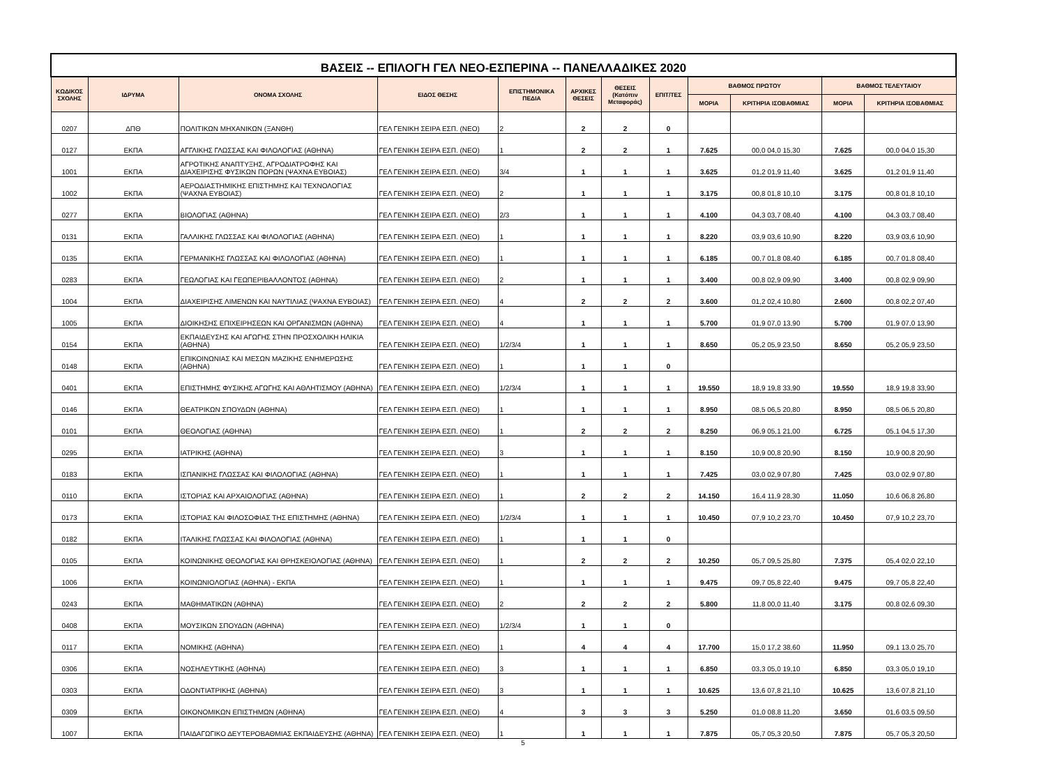| ΒΑΣΕΙΣ -- ΕΠΙΛΟΓΗ ΓΕΛ ΝΕΟ-ΕΣΠΕΡΙΝΑ -- ΠΑΝΕΛΛΑΔΙΚΕΣ 2020 | | | | | | | | | | | |
| ΚΩΔΙΚΟΣ ΣΧΟΛΗΣ | ΙΔΡΥΜΑ | ΟΝΟΜΑ ΣΧΟΛΗΣ | ΕΙΔΟΣ ΘΕΣΗΣ | ΕΠΙΣΤΗΜΟΝΙΚΑ ΠΕΔΙΑ | ΑΡΧΙΚΕΣ ΘΕΣΕΙΣ | ΘΕΣΕΙΣ (Κατόπιν Μεταφοράς) | ΕΠΙΤ/ΤΕΣ | ΒΑΘΜΟΣ ΠΡΩΤΟΥ | | ΒΑΘΜΟΣ ΤΕΛΕΥΤΑΙΟΥ | |
| | | | | | | | | ΜΟΡΙΑ | ΚΡΙΤΗΡΙΑ ΙΣΟΒΑΘΜΙΑΣ | ΜΟΡΙΑ | ΚΡΙΤΗΡΙΑ ΙΣΟΒΑΘΜΙΑΣ |
| 0207 | ΔΠΘ | ΠΟΛΙΤΙΚΩΝ ΜΗΧΑΝΙΚΩΝ (ΞΑΝΘΗ) | ΓΕΛ ΓΕΝΙΚΗ ΣΕΙΡΑ ΕΣΠ. (ΝΕΟ) | 2 | 2 | 2 | 0 | | | | |
| 0127 | ΕΚΠΑ | ΑΓΓΛΙΚΗΣ ΓΛΩΣΣΑΣ ΚΑΙ ΦΙΛΟΛΟΓΙΑΣ (ΑΘΗΝΑ) | ΓΕΛ ΓΕΝΙΚΗ ΣΕΙΡΑ ΕΣΠ. (ΝΕΟ) | 1 | 2 | 2 | 1 | 7.625 | 00,0 04,0 15,30 | 7.625 | 00,0 04,0 15,30 |
| 1001 | ΕΚΠΑ | ΑΓΡΟΤΙΚΗΣ ΑΝΑΠΤΥΞΗΣ, ΑΓΡΟΔΙΑΤΡΟΦΗΣ ΚΑΙ ΔΙΑΧΕΙΡΙΣΗΣ ΦΥΣΙΚΩΝ ΠΟΡΩΝ (ΨΑΧΝΑ ΕΥΒΟΙΑΣ) | ΓΕΛ ΓΕΝΙΚΗ ΣΕΙΡΑ ΕΣΠ. (ΝΕΟ) | 3/4 | 1 | 1 | 1 | 3.625 | 01,2 01,9 11,40 | 3.625 | 01,2 01,9 11,40 |
| 1002 | ΕΚΠΑ | ΑΕΡΟΔΙΑΣΤΗΜΙΚΗΣ ΕΠΙΣΤΗΜΗΣ ΚΑΙ ΤΕΧΝΟΛΟΓΙΑΣ (ΨΑΧΝΑ ΕΥΒΟΙΑΣ) | ΓΕΛ ΓΕΝΙΚΗ ΣΕΙΡΑ ΕΣΠ. (ΝΕΟ) | 2 | 1 | 1 | 1 | 3.175 | 00,8 01,8 10,10 | 3.175 | 00,8 01,8 10,10 |
| 0277 | ΕΚΠΑ | ΒΙΟΛΟΓΙΑΣ (ΑΘΗΝΑ) | ΓΕΛ ΓΕΝΙΚΗ ΣΕΙΡΑ ΕΣΠ. (ΝΕΟ) | 2/3 | 1 | 1 | 1 | 4.100 | 04,3 03,7 08,40 | 4.100 | 04,3 03,7 08,40 |
| 0131 | ΕΚΠΑ | ΓΑΛΛΙΚΗΣ ΓΛΩΣΣΑΣ ΚΑΙ ΦΙΛΟΛΟΓΙΑΣ (ΑΘΗΝΑ) | ΓΕΛ ΓΕΝΙΚΗ ΣΕΙΡΑ ΕΣΠ. (ΝΕΟ) | 1 | 1 | 1 | 1 | 8.220 | 03,9 03,6 10,90 | 8.220 | 03,9 03,6 10,90 |
| 0135 | ΕΚΠΑ | ΓΕΡΜΑΝΙΚΗΣ ΓΛΩΣΣΑΣ ΚΑΙ ΦΙΛΟΛΟΓΙΑΣ (ΑΘΗΝΑ) | ΓΕΛ ΓΕΝΙΚΗ ΣΕΙΡΑ ΕΣΠ. (ΝΕΟ) | 1 | 1 | 1 | 1 | 6.185 | 00,7 01,8 08,40 | 6.185 | 00,7 01,8 08,40 |
| 0283 | ΕΚΠΑ | ΓΕΩΛΟΓΙΑΣ ΚΑΙ ΓΕΩΠΕΡΙΒΑΛΛΟΝΤΟΣ (ΑΘΗΝΑ) | ΓΕΛ ΓΕΝΙΚΗ ΣΕΙΡΑ ΕΣΠ. (ΝΕΟ) | 2 | 1 | 1 | 1 | 3.400 | 00,8 02,9 09,90 | 3.400 | 00,8 02,9 09,90 |
| 1004 | ΕΚΠΑ | ΔΙΑΧΕΙΡΙΣΗΣ ΛΙΜΕΝΩΝ ΚΑΙ ΝΑΥΤΙΛΙΑΣ (ΨΑΧΝΑ ΕΥΒΟΙΑΣ) | ΓΕΛ ΓΕΝΙΚΗ ΣΕΙΡΑ ΕΣΠ. (ΝΕΟ) | 4 | 2 | 2 | 2 | 3.600 | 01,2 02,4 10,80 | 2.600 | 00,8 02,2 07,40 |
| 1005 | ΕΚΠΑ | ΔΙΟΙΚΗΣΗΣ ΕΠΙΧΕΙΡΗΣΕΩΝ ΚΑΙ ΟΡΓΑΝΙΣΜΩΝ (ΑΘΗΝΑ) | ΓΕΛ ΓΕΝΙΚΗ ΣΕΙΡΑ ΕΣΠ. (ΝΕΟ) | 4 | 1 | 1 | 1 | 5.700 | 01,9 07,0 13,90 | 5.700 | 01,9 07,0 13,90 |
| 0154 | ΕΚΠΑ | ΕΚΠΑΙΔΕΥΣΗΣ ΚΑΙ ΑΓΩΓΗΣ ΣΤΗΝ ΠΡΟΣΧΟΛΙΚΗ ΗΛΙΚΙΑ (ΑΘΗΝΑ) | ΓΕΛ ΓΕΝΙΚΗ ΣΕΙΡΑ ΕΣΠ. (ΝΕΟ) | 1/2/3/4 | 1 | 1 | 1 | 8.650 | 05,2 05,9 23,50 | 8.650 | 05,2 05,9 23,50 |
| 0148 | ΕΚΠΑ | ΕΠΙΚΟΙΝΩΝΙΑΣ ΚΑΙ ΜΕΣΩΝ ΜΑΖΙΚΗΣ ΕΝΗΜΕΡΩΣΗΣ (ΑΘΗΝΑ) | ΓΕΛ ΓΕΝΙΚΗ ΣΕΙΡΑ ΕΣΠ. (ΝΕΟ) | 1 | 1 | 1 | 0 | | | | |
| 0401 | ΕΚΠΑ | ΕΠΙΣΤΗΜΗΣ ΦΥΣΙΚΗΣ ΑΓΩΓΗΣ ΚΑΙ ΑΘΛΗΤΙΣΜΟΥ (ΑΘΗΝΑ) | ΓΕΛ ΓΕΝΙΚΗ ΣΕΙΡΑ ΕΣΠ. (ΝΕΟ) | 1/2/3/4 | 1 | 1 | 1 | 19.550 | 18,9 19,8 33,90 | 19.550 | 18,9 19,8 33,90 |
| 0146 | ΕΚΠΑ | ΘΕΑΤΡΙΚΩΝ ΣΠΟΥΔΩΝ (ΑΘΗΝΑ) | ΓΕΛ ΓΕΝΙΚΗ ΣΕΙΡΑ ΕΣΠ. (ΝΕΟ) | 1 | 1 | 1 | 1 | 8.950 | 08,5 06,5 20,80 | 8.950 | 08,5 06,5 20,80 |
| 0101 | ΕΚΠΑ | ΘΕΟΛΟΓΙΑΣ (ΑΘΗΝΑ) | ΓΕΛ ΓΕΝΙΚΗ ΣΕΙΡΑ ΕΣΠ. (ΝΕΟ) | 1 | 2 | 2 | 2 | 8.250 | 06,9 05,1 21,00 | 6.725 | 05,1 04,5 17,30 |
| 0295 | ΕΚΠΑ | ΙΑΤΡΙΚΗΣ (ΑΘΗΝΑ) | ΓΕΛ ΓΕΝΙΚΗ ΣΕΙΡΑ ΕΣΠ. (ΝΕΟ) | 3 | 1 | 1 | 1 | 8.150 | 10,9 00,8 20,90 | 8.150 | 10,9 00,8 20,90 |
| 0183 | ΕΚΠΑ | ΙΣΠΑΝΙΚΗΣ ΓΛΩΣΣΑΣ ΚΑΙ ΦΙΛΟΛΟΓΙΑΣ (ΑΘΗΝΑ) | ΓΕΛ ΓΕΝΙΚΗ ΣΕΙΡΑ ΕΣΠ. (ΝΕΟ) | 1 | 1 | 1 | 1 | 7.425 | 03,0 02,9 07,80 | 7.425 | 03,0 02,9 07,80 |
| 0110 | ΕΚΠΑ | ΙΣΤΟΡΙΑΣ ΚΑΙ ΑΡΧΑΙΟΛΟΓΙΑΣ (ΑΘΗΝΑ) | ΓΕΛ ΓΕΝΙΚΗ ΣΕΙΡΑ ΕΣΠ. (ΝΕΟ) | 1 | 2 | 2 | 2 | 14.150 | 16,4 11,9 28,30 | 11.050 | 10,6 06,8 26,80 |
| 0173 | ΕΚΠΑ | ΙΣΤΟΡΙΑΣ ΚΑΙ ΦΙΛΟΣΟΦΙΑΣ ΤΗΣ ΕΠΙΣΤΗΜΗΣ (ΑΘΗΝΑ) | ΓΕΛ ΓΕΝΙΚΗ ΣΕΙΡΑ ΕΣΠ. (ΝΕΟ) | 1/2/3/4 | 1 | 1 | 1 | 10.450 | 07,9 10,2 23,70 | 10.450 | 07,9 10,2 23,70 |
| 0182 | ΕΚΠΑ | ΙΤΑΛΙΚΗΣ ΓΛΩΣΣΑΣ ΚΑΙ ΦΙΛΟΛΟΓΙΑΣ (ΑΘΗΝΑ) | ΓΕΛ ΓΕΝΙΚΗ ΣΕΙΡΑ ΕΣΠ. (ΝΕΟ) | 1 | 1 | 1 | 0 | | | | |
| 0105 | ΕΚΠΑ | ΚΟΙΝΩΝΙΚΗΣ ΘΕΟΛΟΓΙΑΣ ΚΑΙ ΘΡΗΣΚΕΙΟΛΟΓΙΑΣ (ΑΘΗΝΑ) | ΓΕΛ ΓΕΝΙΚΗ ΣΕΙΡΑ ΕΣΠ. (ΝΕΟ) | 1 | 2 | 2 | 2 | 10.250 | 05,7 09,5 25,80 | 7.375 | 05,4 02,0 22,10 |
| 1006 | ΕΚΠΑ | ΚΟΙΝΩΝΙΟΛΟΓΙΑΣ (ΑΘΗΝΑ) - ΕΚΠΑ | ΓΕΛ ΓΕΝΙΚΗ ΣΕΙΡΑ ΕΣΠ. (ΝΕΟ) | 1 | 1 | 1 | 1 | 9.475 | 09,7 05,8 22,40 | 9.475 | 09,7 05,8 22,40 |
| 0243 | ΕΚΠΑ | ΜΑΘΗΜΑΤΙΚΩΝ (ΑΘΗΝΑ) | ΓΕΛ ΓΕΝΙΚΗ ΣΕΙΡΑ ΕΣΠ. (ΝΕΟ) | 2 | 2 | 2 | 2 | 5.800 | 11,8 00,0 11,40 | 3.175 | 00,8 02,6 09,30 |
| 0408 | ΕΚΠΑ | ΜΟΥΣΙΚΩΝ ΣΠΟΥΔΩΝ (ΑΘΗΝΑ) | ΓΕΛ ΓΕΝΙΚΗ ΣΕΙΡΑ ΕΣΠ. (ΝΕΟ) | 1/2/3/4 | 1 | 1 | 0 | | | | |
| 0117 | ΕΚΠΑ | ΝΟΜΙΚΗΣ (ΑΘΗΝΑ) | ΓΕΛ ΓΕΝΙΚΗ ΣΕΙΡΑ ΕΣΠ. (ΝΕΟ) | 1 | 4 | 4 | 4 | 17.700 | 15,0 17,2 38,60 | 11.950 | 09,1 13,0 25,70 |
| 0306 | ΕΚΠΑ | ΝΟΣΗΛΕΥΤΙΚΗΣ (ΑΘΗΝΑ) | ΓΕΛ ΓΕΝΙΚΗ ΣΕΙΡΑ ΕΣΠ. (ΝΕΟ) | 3 | 1 | 1 | 1 | 6.850 | 03,3 05,0 19,10 | 6.850 | 03,3 05,0 19,10 |
| 0303 | ΕΚΠΑ | ΟΔΟΝΤΙΑΤΡΙΚΗΣ (ΑΘΗΝΑ) | ΓΕΛ ΓΕΝΙΚΗ ΣΕΙΡΑ ΕΣΠ. (ΝΕΟ) | 3 | 1 | 1 | 1 | 10.625 | 13,6 07,8 21,10 | 10.625 | 13,6 07,8 21,10 |
| 0309 | ΕΚΠΑ | ΟΙΚΟΝΟΜΙΚΩΝ ΕΠΙΣΤΗΜΩΝ (ΑΘΗΝΑ) | ΓΕΛ ΓΕΝΙΚΗ ΣΕΙΡΑ ΕΣΠ. (ΝΕΟ) | 4 | 3 | 3 | 3 | 5.250 | 01,0 08,8 11,20 | 3.650 | 01,6 03,5 09,50 |
| 1007 | ΕΚΠΑ | ΠΑΙΔΑΓΩΓΙΚΟ ΔΕΥΤΕΡΟΒΑΘΜΙΑΣ ΕΚΠΑΙΔΕΥΣΗΣ (ΑΘΗΝΑ) | ΓΕΛ ΓΕΝΙΚΗ ΣΕΙΡΑ ΕΣΠ. (ΝΕΟ) | 1 | 1 | 1 | 1 | 7.875 | 05,7 05,3 20,50 | 7.875 | 05,7 05,3 20,50 |
5